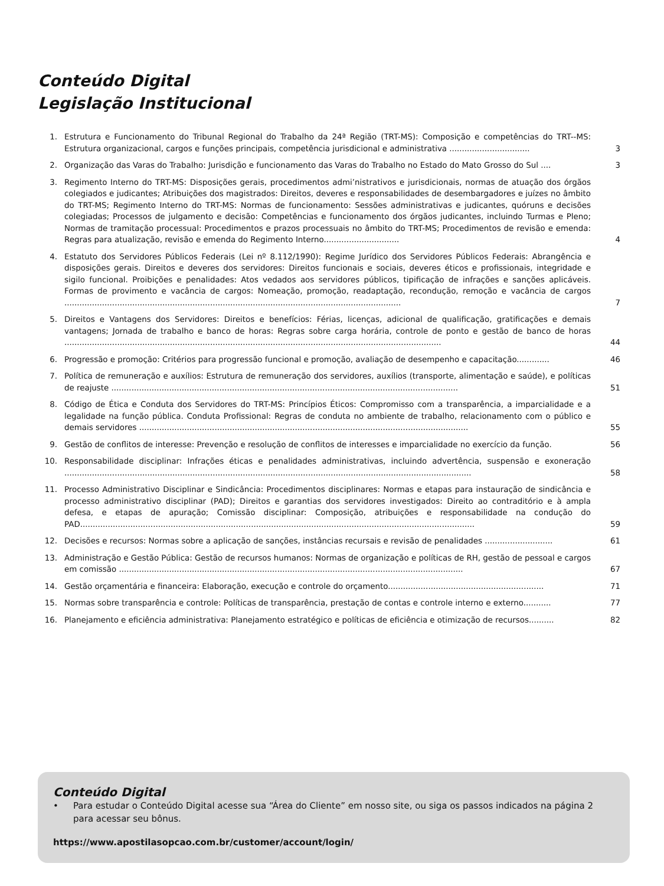Conteúdo Digital
Legislação Institucional
1. Estrutura e Funcionamento do Tribunal Regional do Trabalho da 24ª Região (TRT-MS): Composição e competências do TRT--MS: Estrutura organizacional, cargos e funções principais, competência jurisdicional e administrativa ................................
3
2. Organização das Varas do Trabalho: Jurisdição e funcionamento das Varas do Trabalho no Estado do Mato Grosso do Sul ....
3
3. Regimento Interno do TRT-MS: Disposições gerais, procedimentos admi’nistrativos e jurisdicionais, normas de atuação dos órgãos colegiados e judicantes; Atribuições dos magistrados: Direitos, deveres e responsabilidades de desembargadores e juízes no âmbito do TRT-MS; Regimento Interno do TRT-MS: Normas de funcionamento: Sessões administrativas e judicantes, quóruns e decisões colegiadas; Processos de julgamento e decisão: Competências e funcionamento dos órgãos judicantes, incluindo Turmas e Pleno; Normas de tramitação processual: Procedimentos e prazos processuais no âmbito do TRT-MS; Procedimentos de revisão e emenda: Regras para atualização, revisão e emenda do Regimento Interno..............................
4
4. Estatuto dos Servidores Públicos Federais (Lei nº 8.112/1990): Regime Jurídico dos Servidores Públicos Federais: Abrangência e disposições gerais. Direitos e deveres dos servidores: Direitos funcionais e sociais, deveres éticos e profissionais, integridade e sigilo funcional. Proibições e penalidades: Atos vedados aos servidores públicos, tipificação de infrações e sanções aplicáveis. Formas de provimento e vacância de cargos: Nomeação, promoção, readaptação, recondução, remoção e vacância de cargos ......................................................................................................................................
7
5. Direitos e Vantagens dos Servidores: Direitos e benefícios: Férias, licenças, adicional de qualificação, gratificações e demais vantagens; Jornada de trabalho e banco de horas: Regras sobre carga horária, controle de ponto e gestão de banco de horas ......................................................................................................................................................
44
6. Progressão e promoção: Critérios para progressão funcional e promoção, avaliação de desempenho e capacitação.............
46
7. Política de remuneração e auxílios: Estrutura de remuneração dos servidores, auxílios (transporte, alimentação e saúde), e políticas de reajuste ..........................................................................................................................................
51
8. Código de Ética e Conduta dos Servidores do TRT-MS: Princípios Éticos: Compromisso com a transparência, a imparcialidade e a legalidade na função pública. Conduta Profissional: Regras de conduta no ambiente de trabalho, relacionamento com o público e demais servidores ...................................................................................................................................
55
9. Gestão de conflitos de interesse: Prevenção e resolução de conflitos de interesses e imparcialidade no exercício da função.
56
10. Responsabilidade disciplinar: Infrações éticas e penalidades administrativas, incluindo advertência, suspensão e exoneração ..................................................................................................................................................................
58
11. Processo Administrativo Disciplinar e Sindicância: Procedimentos disciplinares: Normas e etapas para instauração de sindicância e processo administrativo disciplinar (PAD); Direitos e garantias dos servidores investigados: Direito ao contraditório e à ampla defesa, e etapas de apuração; Comissão disciplinar: Composição, atribuições e responsabilidade na condução do PAD.............................................................................................................................................................
59
12. Decisões e recursos: Normas sobre a aplicação de sanções, instâncias recursais e revisão de penalidades ...........................
61
13. Administração e Gestão Pública: Gestão de recursos humanos: Normas de organização e políticas de RH, gestão de pessoal e cargos em comissão .........................................................................................................................................
67
14. Gestão orçamentária e financeira: Elaboração, execução e controle do orçamento..............................................................
71
15. Normas sobre transparência e controle: Políticas de transparência, prestação de contas e controle interno e externo...........
77
16. Planejamento e eficiência administrativa: Planejamento estratégico e políticas de eficiência e otimização de recursos..........
82
Conteúdo Digital
• Para estudar o Conteúdo Digital acesse sua “Área do Cliente” em nosso site, ou siga os passos indicados na página 2 para acessar seu bônus.
https://www.apostilasopcao.com.br/customer/account/login/